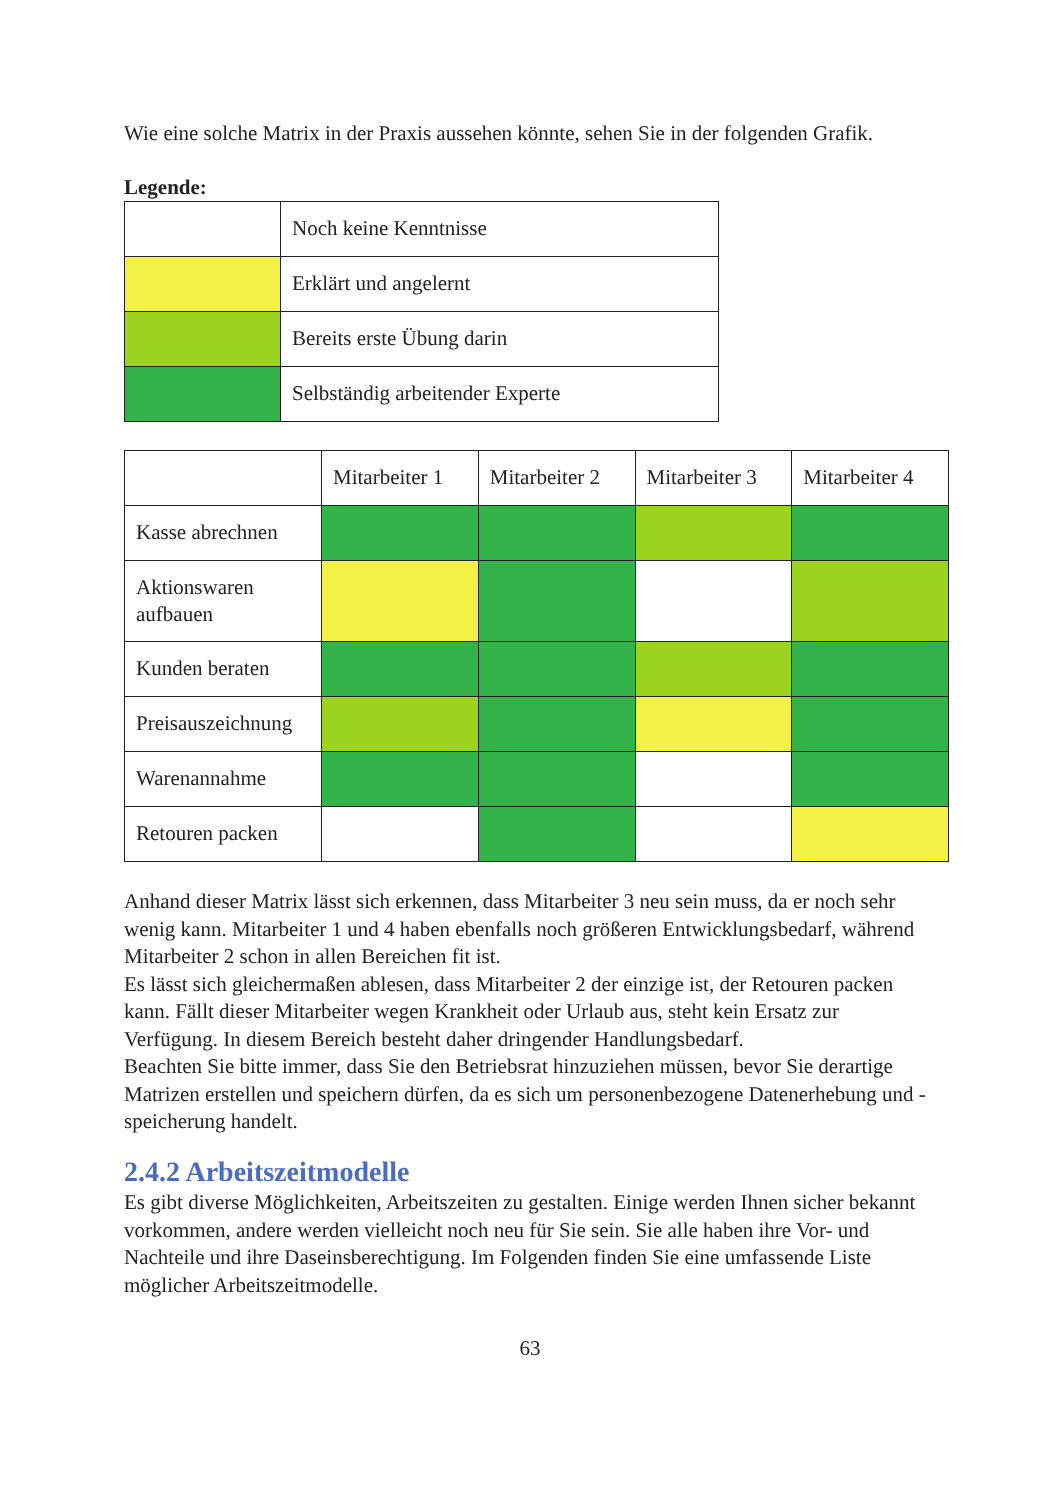Wie eine solche Matrix in der Praxis aussehen könnte, sehen Sie in der folgenden Grafik.
Legende:
| | Noch keine Kenntnisse |
| | Erklärt und angelernt |
| | Bereits erste Übung darin |
| | Selbständig arbeitender Experte |
| | Mitarbeiter 1 | Mitarbeiter 2 | Mitarbeiter 3 | Mitarbeiter 4 |
| Kasse abrechnen | | | | |
| Aktionswaren aufbauen | | | | |
| Kunden beraten | | | | |
| Preisauszeichnung | | | | |
| Warenannahme | | | | |
| Retouren packen | | | | |
Anhand dieser Matrix lässt sich erkennen, dass Mitarbeiter 3 neu sein muss, da er noch sehr wenig kann. Mitarbeiter 1 und 4 haben ebenfalls noch größeren Entwicklungsbedarf, während Mitarbeiter 2 schon in allen Bereichen fit ist.
Es lässt sich gleichermaßen ablesen, dass Mitarbeiter 2 der einzige ist, der Retouren packen kann. Fällt dieser Mitarbeiter wegen Krankheit oder Urlaub aus, steht kein Ersatz zur Verfügung. In diesem Bereich besteht daher dringender Handlungsbedarf.
Beachten Sie bitte immer, dass Sie den Betriebsrat hinzuziehen müssen, bevor Sie derartige Matrizen erstellen und speichern dürfen, da es sich um personenbezogene Datenerhebung und -speicherung handelt.
2.4.2 Arbeitszeitmodelle
Es gibt diverse Möglichkeiten, Arbeitszeiten zu gestalten. Einige werden Ihnen sicher bekannt vorkommen, andere werden vielleicht noch neu für Sie sein. Sie alle haben ihre Vor- und Nachteile und ihre Daseinsberechtigung. Im Folgenden finden Sie eine umfassende Liste möglicher Arbeitszeitmodelle.
63